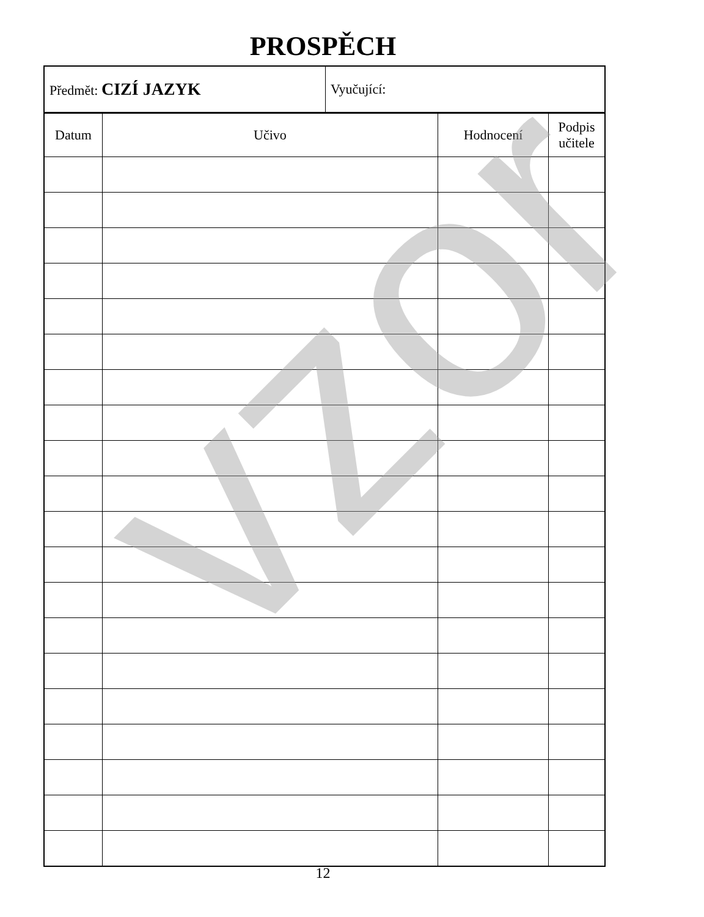PROSPĚCH
| Předmět: CIZÍ JAZYK | Vyučující: |
| Datum | Učivo | Hodnocení | Podpis učitele |
| --- | --- | --- | --- |
vzor
12